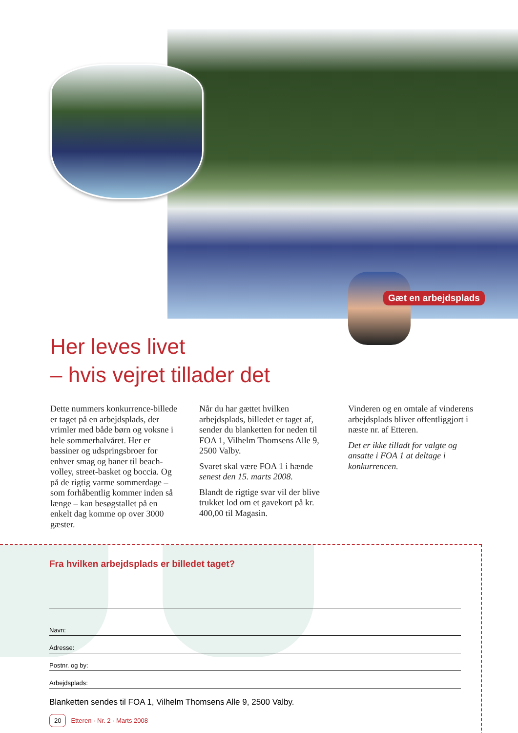Gæt en arbejdsplads
Her leves livet
– hvis vejret tillader det
Dette nummers konkurrence-billede er taget på en arbejdsplads, der vrimler med både børn og voksne i hele sommerhalvåret. Her er bassiner og udspringsbroer for enhver smag og baner til beach-volley, street-basket og boccia. Og på de rigtig varme sommerdage – som forhåbentlig kommer inden så længe – kan besøgstallet på en enkelt dag komme op over 3000 gæster.
Når du har gættet hvilken arbejdsplads, billedet er taget af, sender du blanketten for neden til FOA 1, Vilhelm Thomsens Alle 9, 2500 Valby.
Svaret skal være FOA 1 i hænde senest den 15. marts 2008.
Blandt de rigtige svar vil der blive trukket lod om et gavekort på kr. 400,00 til Magasin.
Vinderen og en omtale af vinderens arbejdsplads bliver offentliggjort i næste nr. af Etteren.
Det er ikke tilladt for valgte og ansatte i FOA 1 at deltage i konkurrencen.
Fra hvilken arbejdsplads er billedet taget?
Navn:
Adresse:
Postnr. og by:
Arbejdsplads:
Blanketten sendes til FOA 1, Vilhelm Thomsens Alle 9, 2500 Valby.
20 Etteren · Nr. 2 · Marts 2008